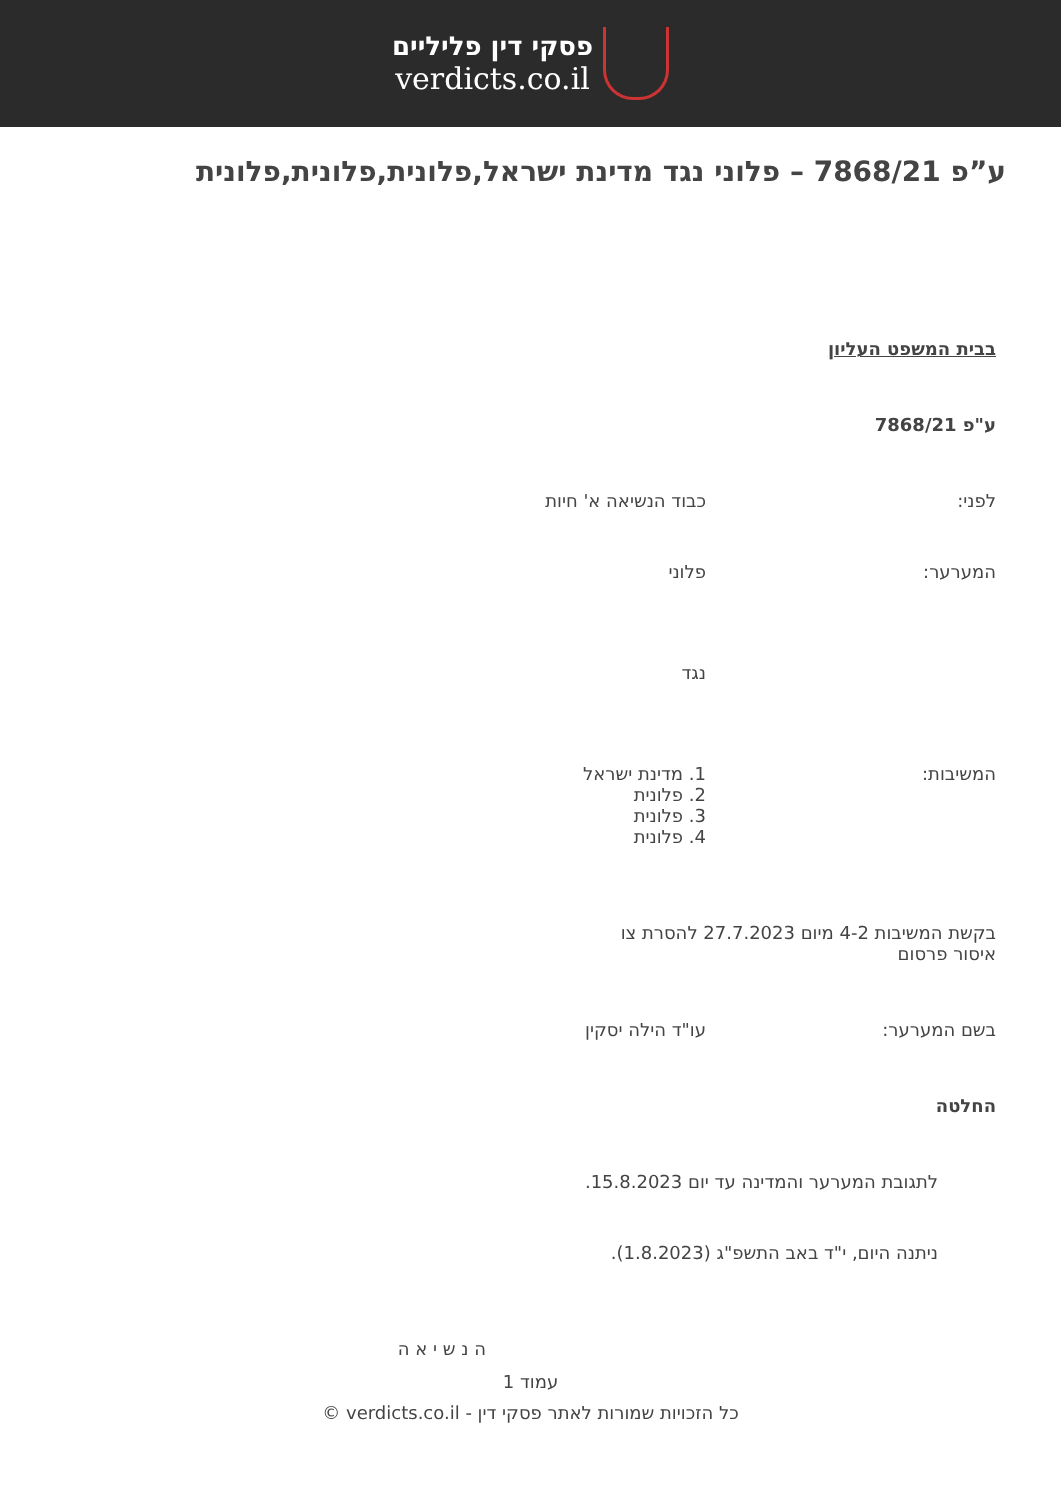פסקי דין פליליים
verdicts.co.il
ע”פ 7868/21 – פלוני נגד מדינת ישראל,פלונית,פלונית,פלונית
בבית המשפט העליון
ע"פ 7868/21
לפני: כבוד הנשיאה א' חיות
המערער: פלוני
נגד
המשיבות: 1. מדינת ישראל
2. פלונית
3. פלונית
4. פלונית
בקשת המשיבות 4-2 מיום 27.7.2023 להסרת צו איסור פרסום
בשם המערער: עו"ד הילה יסקין
החלטה
לתגובת המערער והמדינה עד יום 15.8.2023.
ניתנה היום, י"ד באב התשפ"ג (1.8.2023).
ה נ ש י א ה
עמוד 1
כל הזכויות שמורות לאתר פסקי דין - verdicts.co.il ©